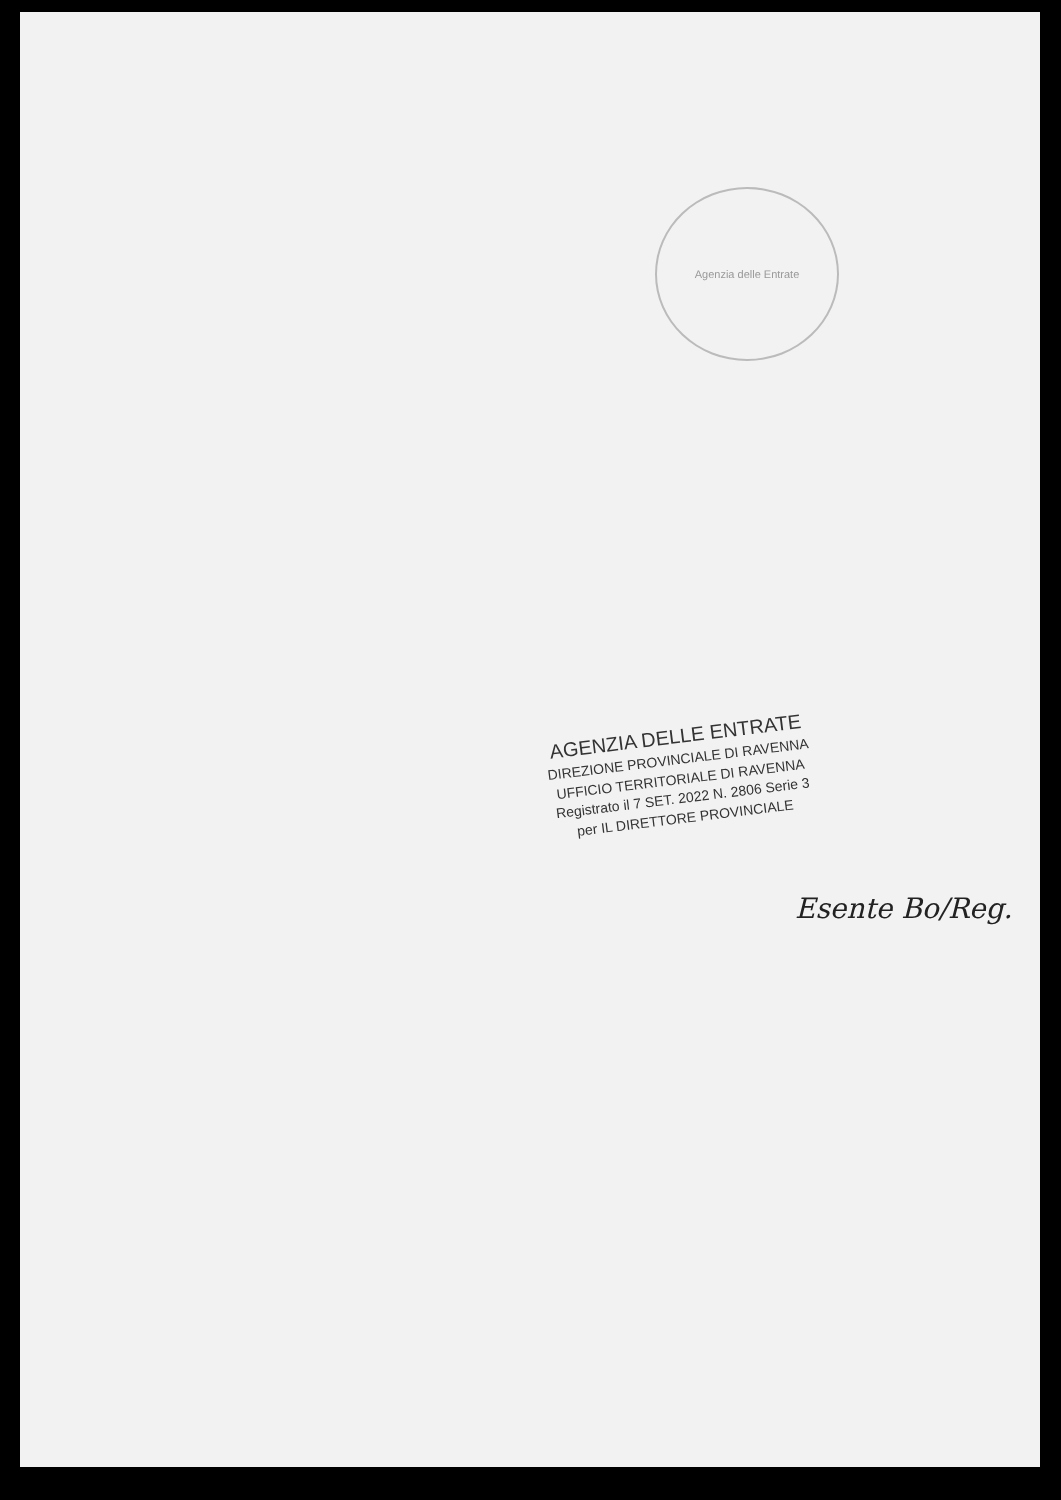Agenzia delle Entrate
AGENZIA DELLE ENTRATE
DIREZIONE PROVINCIALE DI RAVENNA
UFFICIO TERRITORIALE DI RAVENNA
Registrato il 7 SET. 2022 N. 2806 Serie 3
per IL DIRETTORE PROVINCIALE
Esente Bo/Reg.